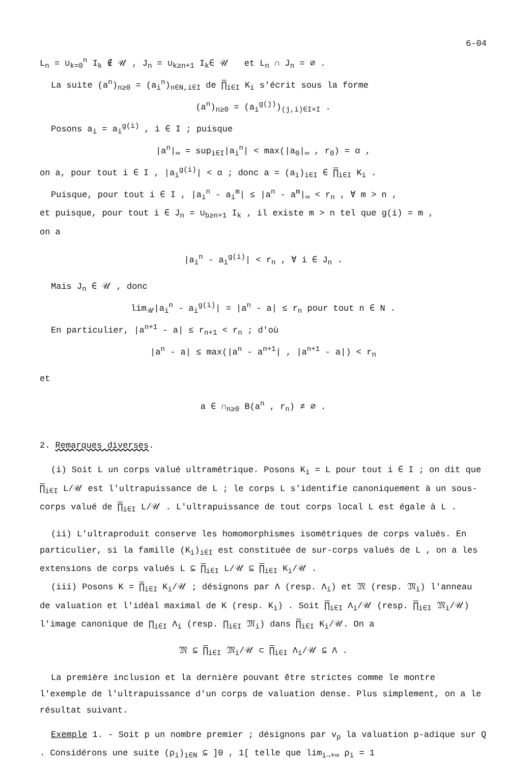6-04
L<sub>n</sub> = ∪<sub>k=0</sub><sup>n</sup> I<sub>k</sub> ∉ 𝒰 , J<sub>n</sub> = ∪<sub>k≥n+1</sub> I<sub>k</sub>∈ 𝒰 et L<sub>n</sub> ∩ J<sub>n</sub> = ∅ .
La suite (a<sup>n</sup>)<sub>n≥0</sub> = (a<sub>i</sub><sup>n</sup>)<sub>n∈N,i∈I</sub> de ∏<sub>i∈I</sub> K<sub>i</sub> s'écrit sous la forme
(a<sup>n</sup>)<sub>n≥0</sub> = (a<sub>i</sub><sup>g(j)</sup>)<sub>(j,i)∈I×I</sub> .
Posons a<sub>i</sub> = a<sub>i</sub><sup>g(i)</sup> , i ∈ I ; puisque
|a<sup>n</sup>|<sub>∞</sub> = sup<sub>i∈I</sub>|a<sub>i</sub><sup>n</sup>| < max(|a<sub>0</sub>|<sub>∞</sub> , r<sub>0</sub>) = α ,
on a, pour tout i ∈ I , |a<sub>i</sub><sup>g(i)</sup>| < α ; donc a = (a<sub>i</sub>)<sub>i∈I</sub> ∈ ∏<sub>i∈I</sub> K<sub>i</sub> .
Puisque, pour tout i ∈ I , |a<sub>i</sub><sup>n</sup> - a<sub>i</sub><sup>m</sup>| ≤ |a<sup>n</sup> - a<sup>m</sup>|<sub>∞</sub> < r<sub>n</sub> , ∀ m > n ,
et puisque, pour tout i ∈ J<sub>n</sub> = ∪<sub>b≥n+1</sub> I<sub>k</sub> , il existe m > n tel que g(i) = m ,
on a
|a<sub>i</sub><sup>n</sup> - a<sub>i</sub><sup>g(i)</sup>| < r<sub>n</sub> , ∀ i ∈ J<sub>n</sub> .
Mais J<sub>n</sub> ∈ 𝒰 , donc
lim<sub>𝒰</sub>|a<sub>i</sub><sup>n</sup> - a<sub>i</sub><sup>g(i)</sup>| = |a<sup>n</sup> - a| ≤ r<sub>n</sub> pour tout n ∈ N .
En particulier, |a<sup>n+1</sup> - a| ≤ r<sub>n+1</sub> < r<sub>n</sub> ; d'où
|a<sup>n</sup> - a| ≤ max(|a<sup>n</sup> - a<sup>n+1</sup>| , |a<sup>n+1</sup> - a|) < r<sub>n</sub>
et
a ∈ ∩<sub>n≥0</sub> B(a<sup>n</sup> , r<sub>n</sub>) ≠ ∅ .
2. Remarques diverses.
(i) Soit L un corps valué ultramétrique. Posons K<sub>i</sub> = L pour tout i ∈ I ; on dit que ∏<sub>i∈I</sub> L/𝒰 est l'ultrapuissance de L ; le corps L s'identifie canoniquement à un sous-corps valué de ∏<sub>i∈I</sub> L/𝒰 . L'ultrapuissance de tout corps local L est égale à L .
(ii) L'ultraproduit conserve les homomorphismes isométriques de corps valués. En particulier, si la famille (K<sub>i</sub>)<sub>i∈I</sub> est constituée de sur-corps valués de L , on a les extensions de corps valués L ⊆ ∏<sub>i∈I</sub> L/𝒰 ⊆ ∏<sub>i∈I</sub> K<sub>i</sub>/𝒰 .
(iii) Posons K = ∏<sub>i∈I</sub> K<sub>i</sub>/𝒰 ; désignons par Λ (resp. Λ<sub>i</sub>) et 𝔐 (resp. 𝔐<sub>i</sub>) l'anneau de valuation et l'idéal maximal de K (resp. K<sub>i</sub>) . Soit ∏<sub>i∈I</sub> Λ<sub>i</sub>/𝒰 (resp. ∏<sub>i∈I</sub> 𝔐<sub>i</sub>/𝒰) l'image canonique de ∏<sub>i∈I</sub> Λ<sub>i</sub> (resp. ∏<sub>i∈I</sub> 𝔐<sub>i</sub>) dans ∏<sub>i∈I</sub> K<sub>i</sub>/𝒰. On a
𝔐 ⊆ ∏<sub>i∈I</sub> 𝔐<sub>i</sub>/𝒰 ⊂ ∏<sub>i∈I</sub> Λ<sub>i</sub>/𝒰 ⊆ Λ .
La première inclusion et la dernière pouvant être strictes comme le montre l'exemple de l'ultrapuissance d'un corps de valuation dense. Plus simplement, on a le résultat suivant.
Exemple 1. - Soit p un nombre premier ; désignons par v<sub>p</sub> la valuation p-adique sur Q . Considérons une suite (ρ<sub>i</sub>)<sub>i∈N</sub> ⊆ ]0 , 1[ telle que lim<sub>i→+∞</sub> ρ<sub>i</sub> = 1